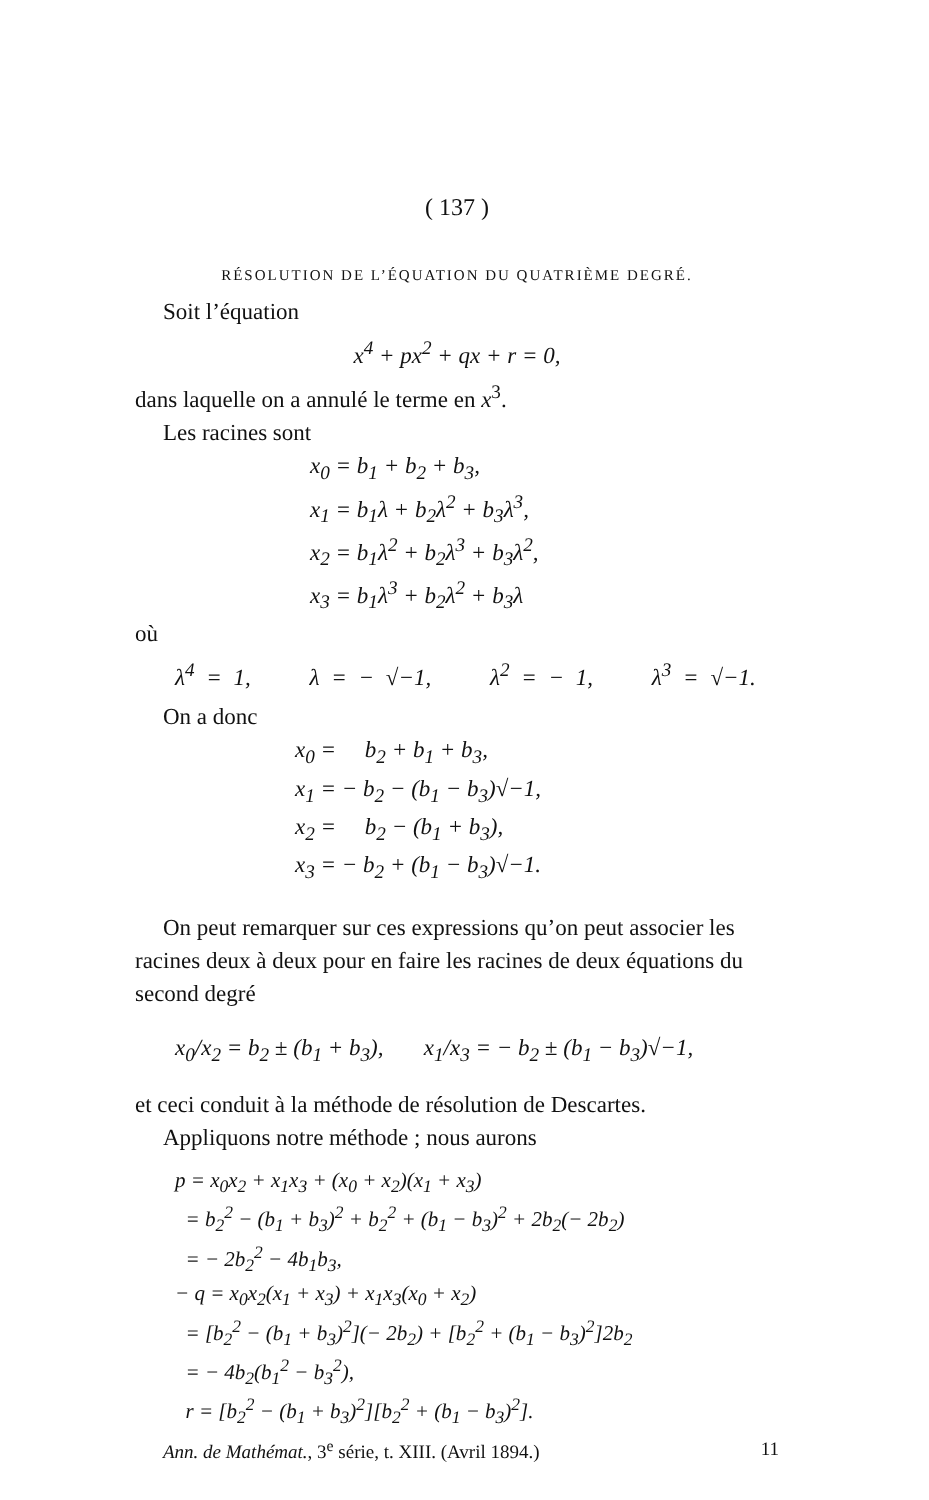( 137 )
RÉSOLUTION DE L’ÉQUATION DU QUATRIÈME DEGRÉ.
Soit l’équation
x<sup>4</sup> + px<sup>2</sup> + qx + r = 0,
dans laquelle on a annulé le terme en x<sup>3</sup>.
Les racines sont
x<sub>0</sub> = b<sub>1</sub> + b<sub>2</sub> + b<sub>3</sub>,
x<sub>1</sub> = b<sub>1</sub>λ + b<sub>2</sub>λ<sup>2</sup> + b<sub>3</sub>λ<sup>3</sup>,
x<sub>2</sub> = b<sub>1</sub>λ<sup>2</sup> + b<sub>2</sub>λ<sup>3</sup> + b<sub>3</sub>λ<sup>2</sup>,
x<sub>3</sub> = b<sub>1</sub>λ<sup>3</sup> + b<sub>2</sub>λ<sup>2</sup> + b<sub>3</sub>λ
où
λ<sup>4</sup> = 1, λ = − √−1, λ<sup>2</sup> = − 1, λ<sup>3</sup> = √−1.
On a donc
x<sub>0</sub> = b<sub>2</sub> + b<sub>1</sub> + b<sub>3</sub>,
x<sub>1</sub> = − b<sub>2</sub> − (b<sub>1</sub> − b<sub>3</sub>)√−1,
x<sub>2</sub> = b<sub>2</sub> − (b<sub>1</sub> + b<sub>3</sub>),
x<sub>3</sub> = − b<sub>2</sub> + (b<sub>1</sub> − b<sub>3</sub>)√−1.
On peut remarquer sur ces expressions qu’on peut associer les racines deux à deux pour en faire les racines de deux équations du second degré
x<sub>0</sub>/x<sub>2</sub> = b<sub>2</sub> ± (b<sub>1</sub> + b<sub>3</sub>), x<sub>1</sub>/x<sub>3</sub> = − b<sub>2</sub> ± (b<sub>1</sub> − b<sub>3</sub>)√−1,
et ceci conduit à la méthode de résolution de Descartes.
Appliquons notre méthode ; nous aurons
p = x<sub>0</sub>x<sub>2</sub> + x<sub>1</sub>x<sub>3</sub> + (x<sub>0</sub> + x<sub>2</sub>)(x<sub>1</sub> + x<sub>3</sub>)
= b<sub>2</sub><sup>2</sup> − (b<sub>1</sub> + b<sub>3</sub>)<sup>2</sup> + b<sub>2</sub><sup>2</sup> + (b<sub>1</sub> − b<sub>3</sub>)<sup>2</sup> + 2b<sub>2</sub>(− 2b<sub>2</sub>)
= − 2b<sub>2</sub><sup>2</sup> − 4b<sub>1</sub>b<sub>3</sub>,
− q = x<sub>0</sub>x<sub>2</sub>(x<sub>1</sub> + x<sub>3</sub>) + x<sub>1</sub>x<sub>3</sub>(x<sub>0</sub> + x<sub>2</sub>)
= [b<sub>2</sub><sup>2</sup> − (b<sub>1</sub> + b<sub>3</sub>)<sup>2</sup>](− 2b<sub>2</sub>) + [b<sub>2</sub><sup>2</sup> + (b<sub>1</sub> − b<sub>3</sub>)<sup>2</sup>]2b<sub>2</sub>
= − 4b<sub>2</sub>(b<sub>1</sub><sup>2</sup> − b<sub>3</sub><sup>2</sup>),
r = [b<sub>2</sub><sup>2</sup> − (b<sub>1</sub> + b<sub>3</sub>)<sup>2</sup>][b<sub>2</sub><sup>2</sup> + (b<sub>1</sub> − b<sub>3</sub>)<sup>2</sup>].
Ann. de Mathémat., 3<sup>e</sup> série, t. XIII. (Avril 1894.) 11